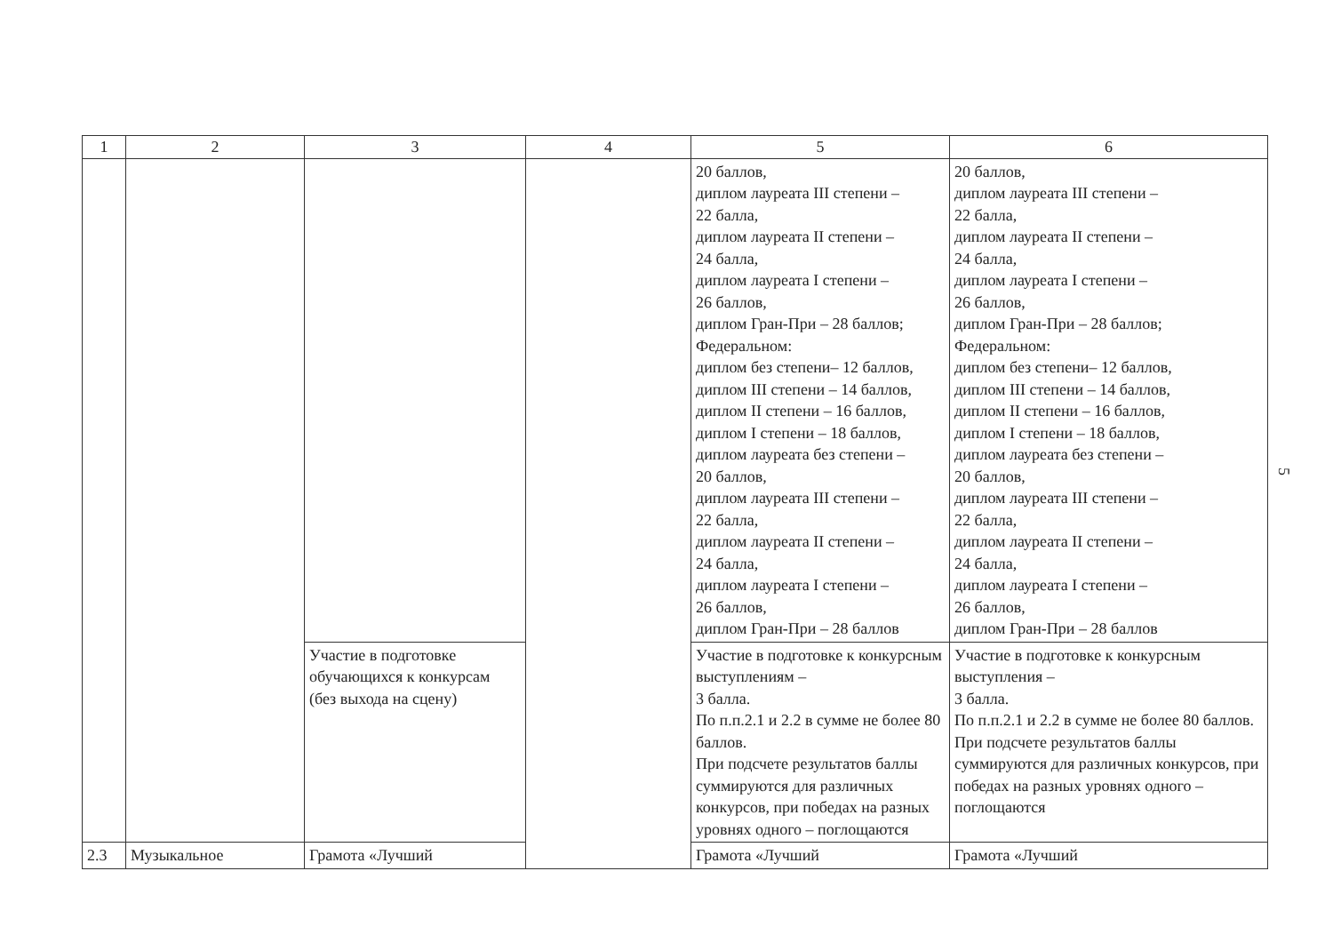| 1 | 2 | 3 | 4 | 5 | 6 |
| --- | --- | --- | --- | --- | --- |
| | | | | 20 баллов, диплом лауреата III степени – 22 балла, диплом лауреата II степени – 24 балла, диплом лауреата I степени – 26 баллов, диплом Гран-При – 28 баллов; Федеральном: диплом без степени– 12 баллов, диплом III степени – 14 баллов, диплом II степени – 16 баллов, диплом I степени – 18 баллов, диплом лауреата без степени – 20 баллов, диплом лауреата III степени – 22 балла, диплом лауреата II степени – 24 балла, диплом лауреата I степени – 26 баллов, диплом Гран-При – 28 баллов | 20 баллов, диплом лауреата III степени – 22 балла, диплом лауреата II степени – 24 балла, диплом лауреата I степени – 26 баллов, диплом Гран-При – 28 баллов; Федеральном: диплом без степени– 12 баллов, диплом III степени – 14 баллов, диплом II степени – 16 баллов, диплом I степени – 18 баллов, диплом лауреата без степени – 20 баллов, диплом лауреата III степени – 22 балла, диплом лауреата II степени – 24 балла, диплом лауреата I степени – 26 баллов, диплом Гран-При – 28 баллов |
| | | Участие в подготовке обучающихся к конкурсам (без выхода на сцену) | | Участие в подготовке к конкурсным выступлениям – 3 балла. По п.п.2.1 и 2.2 в сумме не более 80 баллов. При подсчете результатов баллы суммируются для различных конкурсов, при победах на разных уровнях одного – поглощаются | Участие в подготовке к конкурсным выступления – 3 балла. По п.п.2.1 и 2.2 в сумме не более 80 баллов. При подсчете результатов баллы суммируются для различных конкурсов, при победах на разных уровнях одного – поглощаются |
| 2.3 | Музыкальное | Грамота «Лучший | | Грамота «Лучший | Грамота «Лучший |
5